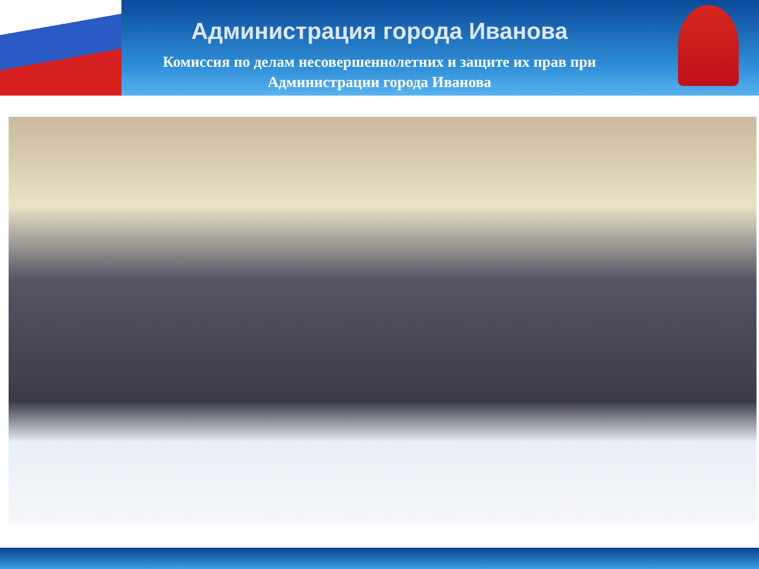Администрация города Иванова
Комиссия по делам несовершеннолетних и защите их прав при
Администрации города Иванова